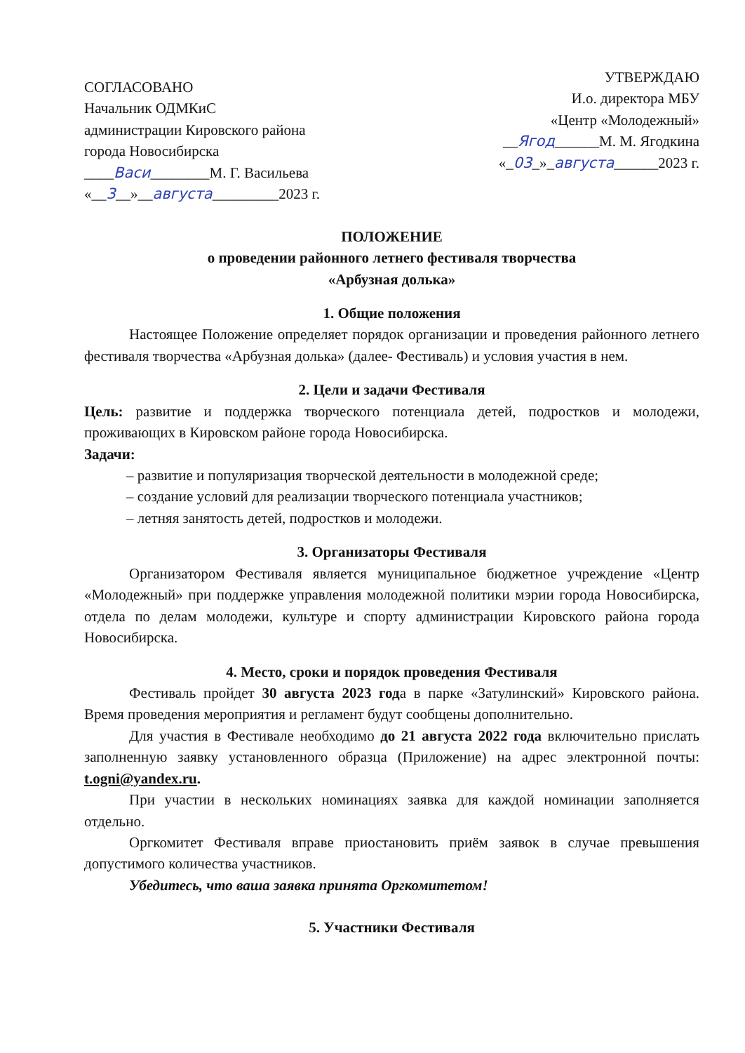СОГЛАСОВАНО
Начальник ОДМКиС
администрации Кировского района
города Новосибирска
____Васи________М. Г. Васильева
«__3__»__августа_________2023 г.
УТВЕРЖДАЮ
И.о. директора МБУ
«Центр «Молодежный»
__Ягод______М. М. Ягодкина
«_03_»_августа______2023 г.
ПОЛОЖЕНИЕ
о проведении районного летнего фестиваля творчества
«Арбузная долька»
1. Общие положения
Настоящее Положение определяет порядок организации и проведения районного летнего фестиваля творчества «Арбузная долька» (далее- Фестиваль) и условия участия в нем.
2. Цели и задачи Фестиваля
Цель: развитие и поддержка творческого потенциала детей, подростков и молодежи, проживающих в Кировском районе города Новосибирска.
Задачи:
– развитие и популяризация творческой деятельности в молодежной среде;
– создание условий для реализации творческого потенциала участников;
– летняя занятость детей, подростков и молодежи.
3. Организаторы Фестиваля
Организатором Фестиваля является муниципальное бюджетное учреждение «Центр «Молодежный» при поддержке управления молодежной политики мэрии города Новосибирска, отдела по делам молодежи, культуре и спорту администрации Кировского района города Новосибирска.
4. Место, сроки и порядок проведения Фестиваля
Фестиваль пройдет 30 августа 2023 года в парке «Затулинский» Кировского района. Время проведения мероприятия и регламент будут сообщены дополнительно.
Для участия в Фестивале необходимо до 21 августа 2022 года включительно прислать заполненную заявку установленного образца (Приложение) на адрес электронной почты: t.ogni@yandex.ru.
При участии в нескольких номинациях заявка для каждой номинации заполняется отдельно.
Оргкомитет Фестиваля вправе приостановить приём заявок в случае превышения допустимого количества участников.
Убедитесь, что ваша заявка принята Оргкомитетом!
5. Участники Фестиваля